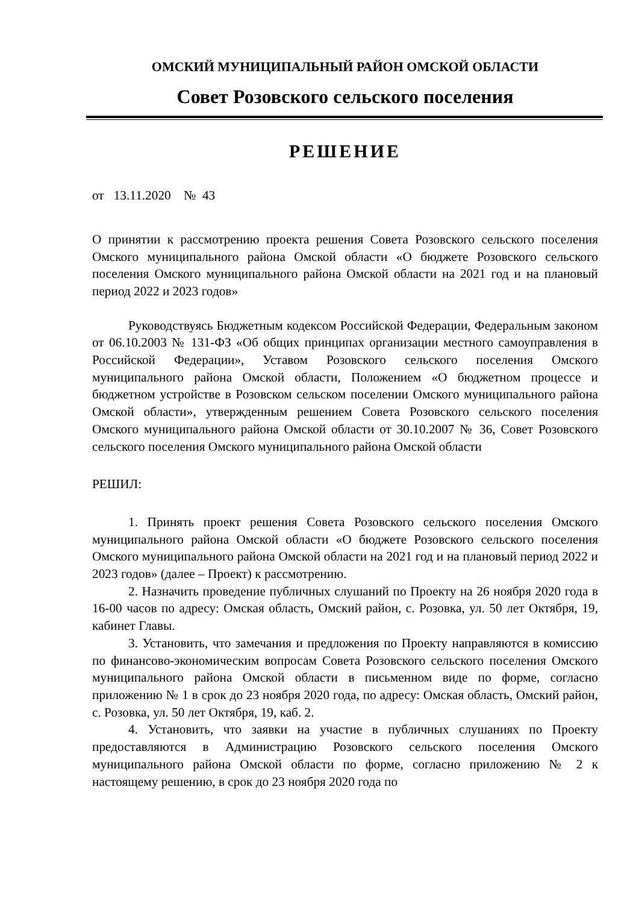ОМСКИЙ МУНИЦИПАЛЬНЫЙ РАЙОН ОМСКОЙ ОБЛАСТИ
Совет Розовского сельского поселения
РЕШЕНИЕ
от 13.11.2020 № 43
О принятии к рассмотрению проекта решения Совета Розовского сельского поселения Омского муниципального района Омской области «О бюджете Розовского сельского поселения Омского муниципального района Омской области на 2021 год и на плановый период 2022 и 2023 годов»
Руководствуясь Бюджетным кодексом Российской Федерации, Федеральным законом от 06.10.2003 № 131-ФЗ «Об общих принципах организации местного самоуправления в Российской Федерации», Уставом Розовского сельского поселения Омского муниципального района Омской области, Положением «О бюджетном процессе и бюджетном устройстве в Розовском сельском поселении Омского муниципального района Омской области», утвержденным решением Совета Розовского сельского поселения Омского муниципального района Омской области от 30.10.2007 № 36, Совет Розовского сельского поселения Омского муниципального района Омской области
РЕШИЛ:
1. Принять проект решения Совета Розовского сельского поселения Омского муниципального района Омской области «О бюджете Розовского сельского поселения Омского муниципального района Омской области на 2021 год и на плановый период 2022 и 2023 годов» (далее – Проект) к рассмотрению.
2. Назначить проведение публичных слушаний по Проекту на 26 ноября 2020 года в 16-00 часов по адресу: Омская область, Омский район, с. Розовка, ул. 50 лет Октября, 19, кабинет Главы.
3. Установить, что замечания и предложения по Проекту направляются в комиссию по финансово-экономическим вопросам Совета Розовского сельского поселения Омского муниципального района Омской области в письменном виде по форме, согласно приложению № 1 в срок до 23 ноября 2020 года, по адресу: Омская область, Омский район, с. Розовка, ул. 50 лет Октября, 19, каб. 2.
4. Установить, что заявки на участие в публичных слушаниях по Проекту предоставляются в Администрацию Розовского сельского поселения Омского муниципального района Омской области по форме, согласно приложению № 2 к настоящему решению, в срок до 23 ноября 2020 года по